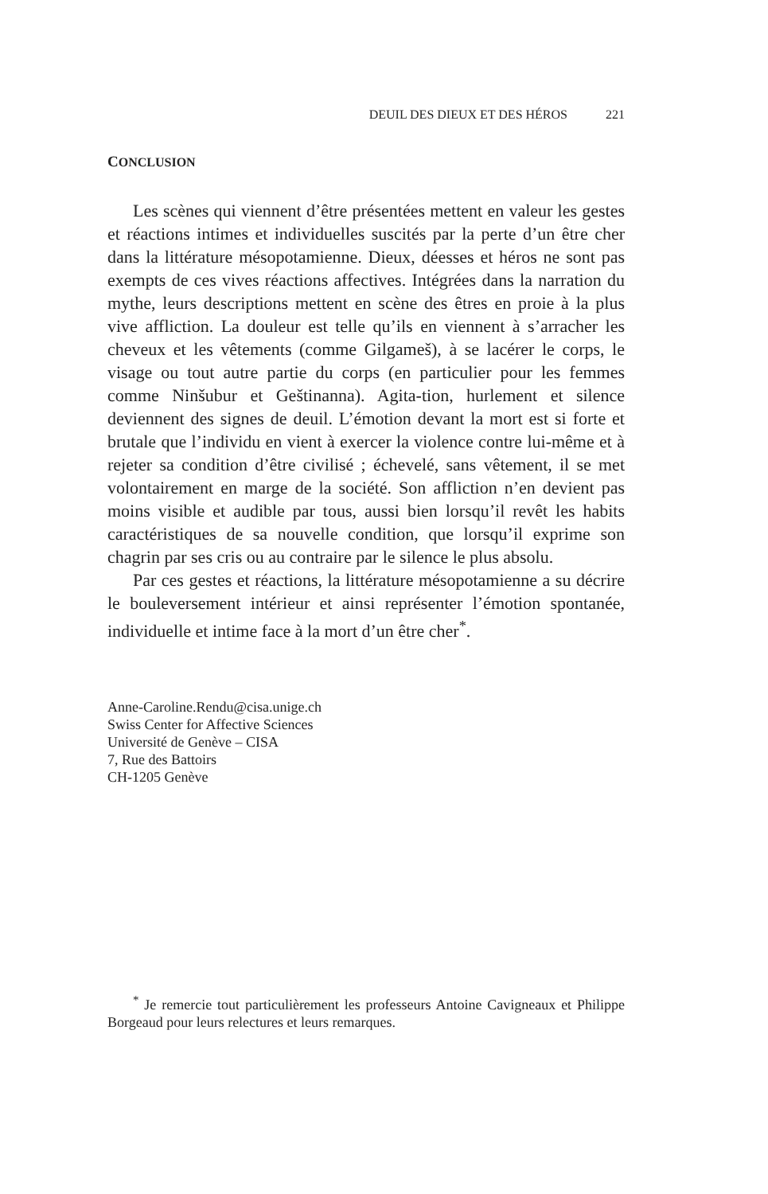DEUIL DES DIEUX ET DES HÉROS 221
CONCLUSION
Les scènes qui viennent d’être présentées mettent en valeur les gestes et réactions intimes et individuelles suscités par la perte d’un être cher dans la littérature mésopotamienne. Dieux, déesses et héros ne sont pas exempts de ces vives réactions affectives. Intégrées dans la narration du mythe, leurs descriptions mettent en scène des êtres en proie à la plus vive affliction. La douleur est telle qu’ils en viennent à s’arracher les cheveux et les vêtements (comme Gilgameš), à se lacérer le corps, le visage ou tout autre partie du corps (en particulier pour les femmes comme Ninšubur et Geštinanna). Agita-tion, hurlement et silence deviennent des signes de deuil. L’émotion devant la mort est si forte et brutale que l’individu en vient à exercer la violence contre lui-même et à rejeter sa condition d’être civilisé ; échevelé, sans vêtement, il se met volontairement en marge de la société. Son affliction n’en devient pas moins visible et audible par tous, aussi bien lorsqu’il revêt les habits caractéristiques de sa nouvelle condition, que lorsqu’il exprime son chagrin par ses cris ou au contraire par le silence le plus absolu.
Par ces gestes et réactions, la littérature mésopotamienne a su décrire le bouleversement intérieur et ainsi représenter l’émotion spontanée, individuelle et intime face à la mort d’un être cher<sup>*</sup>.
Anne-Caroline.Rendu@cisa.unige.ch
Swiss Center for Affective Sciences
Université de Genève – CISA
7, Rue des Battoirs
CH-1205 Genève
<sup>*</sup> Je remercie tout particulièrement les professeurs Antoine Cavigneaux et Philippe Borgeaud pour leurs relectures et leurs remarques.